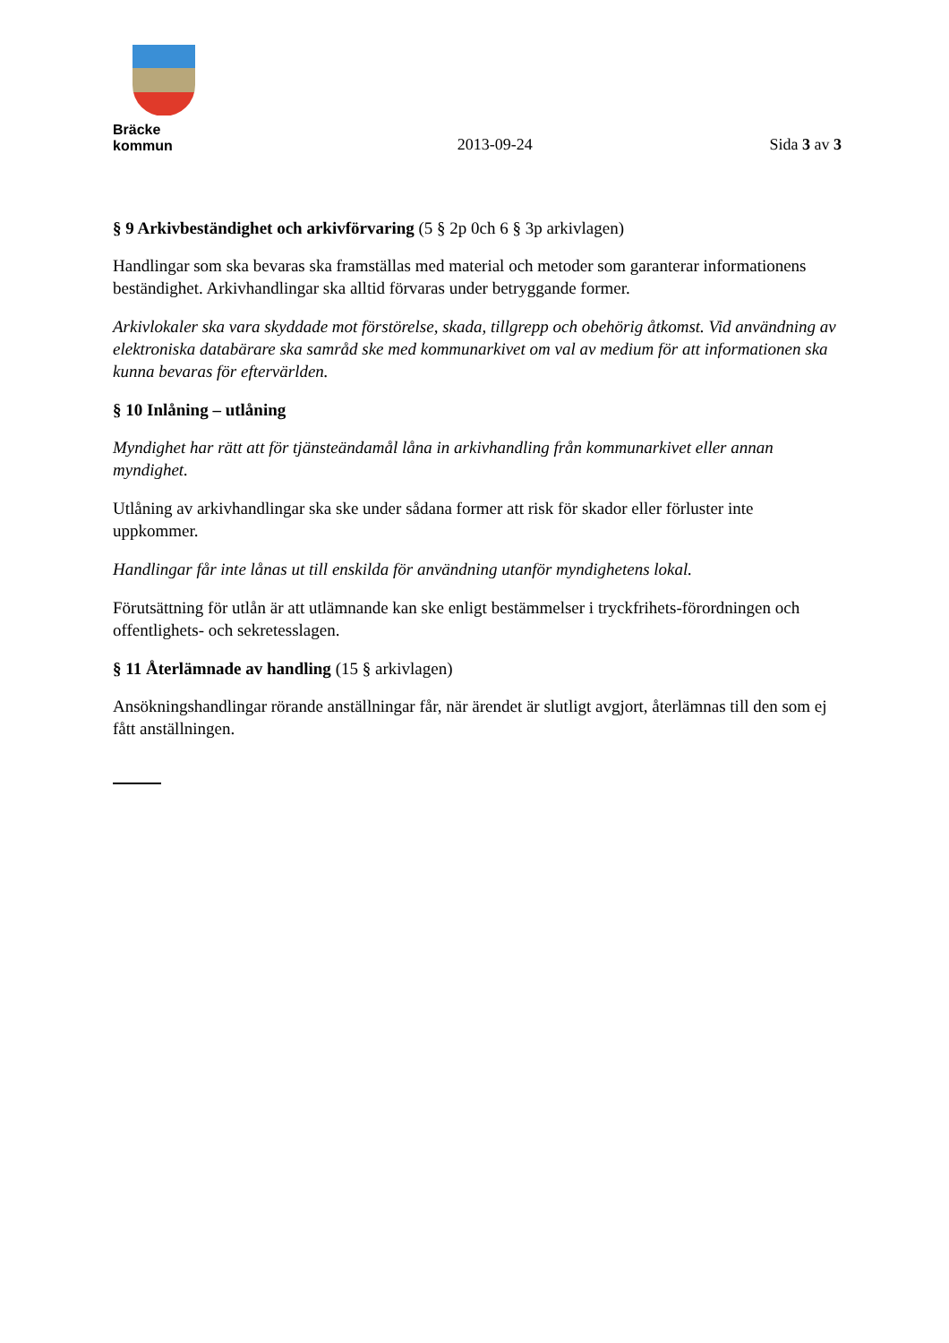Bräcke kommun
2013-09-24
Sida 3 av 3
§ 9 Arkivbeständighet och arkivförvaring (5 § 2p 0ch 6 § 3p arkivlagen)
Handlingar som ska bevaras ska framställas med material och metoder som garanterar informationens beständighet. Arkivhandlingar ska alltid förvaras under betryggande former.
Arkivlokaler ska vara skyddade mot förstörelse, skada, tillgrepp och obehörig åtkomst. Vid användning av elektroniska databärare ska samråd ske med kommunarkivet om val av medium för att informationen ska kunna bevaras för eftervärlden.
§ 10 Inlåning – utlåning
Myndighet har rätt att för tjänsteändamål låna in arkivhandling från kommunarkivet eller annan myndighet.
Utlåning av arkivhandlingar ska ske under sådana former att risk för skador eller förluster inte uppkommer.
Handlingar får inte lånas ut till enskilda för användning utanför myndighetens lokal.
Förutsättning för utlån är att utlämnande kan ske enligt bestämmelser i tryckfrihets-förordningen och offentlighets- och sekretesslagen.
§ 11 Återlämnade av handling (15 § arkivlagen)
Ansökningshandlingar rörande anställningar får, när ärendet är slutligt avgjort, återlämnas till den som ej fått anställningen.